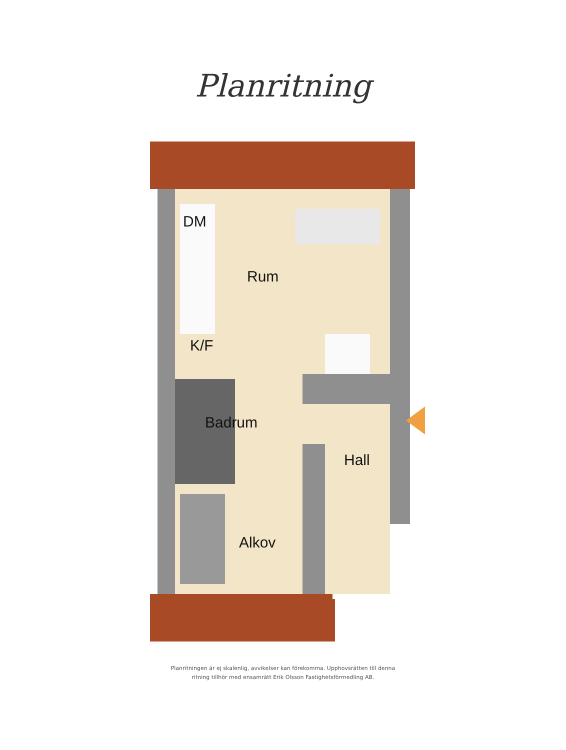Planritning
DM
Rum
K/F
Badrum
Hall
Alkov
Planritningen är ej skalenlig, avvikelser kan förekomma. Upphovsrätten till denna
ritning tillhör med ensamrätt Erik Olsson Fastighetsförmedling AB.